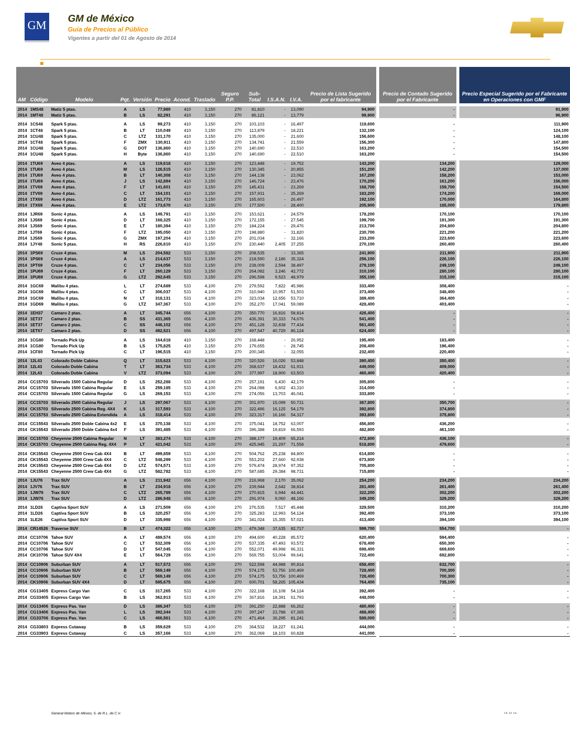GM
GM de México
Guía de Precios al Público
Vigentes a partir del 01 de Agosto de 2014
| AM | Código | Modelo | Pqt. | Versión | Precio | Acond. | Traslado | Seguro P.P. | Sub-Total | I.S.A.N. | I.V.A. | Precio de Lista Sugerido por el fabricante | | Precio de Contado Sugerido por el Fabricante | | Precio Especial Sugerido por el Fabricante en Operaciones con GMF |
| --- | --- | --- | --- | --- | --- | --- | --- | --- | --- | --- | --- | --- | --- | --- | --- | --- |
| 2014 | 1MS48 | Matiz 5 ptas. | A | LS | 77,980 | 410 | 3,150 | 270 | 81,810 | - | 13,090 | 94,900 | | - | | 91,900 |
| 2014 | 1MT48 | Matiz 5 ptas. | B | LS | 82,291 | 410 | 3,150 | 270 | 86,121 | - | 13,779 | 99,900 | | - | | 96,900 |
| 2014 | 1CS48 | Spark 5 ptas. | A | LS | 99,273 | 410 | 3,150 | 270 | 103,103 | - | 16,497 | 119,600 | | - | | 111,900 |
| 2014 | 1CT48 | Spark 5 ptas. | B | LT | 110,049 | 410 | 3,150 | 270 | 113,879 | - | 18,221 | 132,100 | | - | | 124,100 |
| 2014 | 1CU48 | Spark 5 ptas. | C | LTZ | 131,170 | 410 | 3,150 | 270 | 135,000 | - | 21,600 | 156,600 | | - | | 148,100 |
| 2014 | 1CT48 | Spark 5 ptas. | F | ZMX | 130,911 | 410 | 3,150 | 270 | 134,741 | - | 21,559 | 156,300 | | - | | 147,800 |
| 2014 | 1CU48 | Spark 5 ptas. | G | DOT | 136,860 | 410 | 3,150 | 270 | 140,690 | - | 22,510 | 163,200 | | - | | 154,500 |
| 2014 | 1CU48 | Spark 5 ptas. | H | Byte | 136,860 | 410 | 3,150 | 270 | 140,690 | - | 22,510 | 163,200 | | - | | 154,500 |
| 2014 | 1TU69 | Aveo 4 ptas. | A | LS | 119,618 | 410 | 3,150 | 270 | 123,448 | - | 19,752 | 143,200 | | 134,200 | | 129,000 |
| 2014 | 1TU69 | Aveo 4 ptas. | M | LS | 126,515 | 410 | 3,150 | 270 | 130,345 | - | 20,855 | 151,200 | | 142,200 | | 137,000 |
| 2014 | 1TU69 | Aveo 4 ptas. | B | LT | 140,308 | 410 | 3,150 | 270 | 144,138 | - | 23,062 | 167,200 | | 158,200 | | 153,000 |
| 2014 | 1TU69 | Aveo 4 ptas. | J | LS | 142,894 | 410 | 3,150 | 270 | 146,724 | - | 23,476 | 170,200 | | 161,200 | | 156,000 |
| 2014 | 1TV69 | Aveo 4 ptas. | F | LT | 141,601 | 410 | 3,150 | 270 | 145,431 | - | 23,269 | 168,700 | | 159,700 | | 154,500 |
| 2014 | 1TV69 | Aveo 4 ptas. | C | LT | 154,101 | 410 | 3,150 | 270 | 157,931 | - | 25,269 | 183,200 | | 174,200 | | 169,000 |
| 2014 | 1TX69 | Aveo 4 ptas. | D | LTZ | 161,773 | 410 | 3,150 | 270 | 165,603 | - | 26,497 | 192,100 | | 170,000 | | 164,800 |
| 2014 | 1TX69 | Aveo 4 ptas. | E | LTZ | 173,670 | 410 | 3,150 | 270 | 177,500 | - | 28,400 | 205,900 | | 185,000 | | 179,800 |
| 2014 | 1JR69 | Sonic 4 ptas. | A | LS | 149,791 | 410 | 3,150 | 270 | 153,621 | - | 24,579 | 178,200 | | 170,100 | | 170,100 |
| 2014 | 1JS69 | Sonic 4 ptas. | D | LT | 168,325 | 410 | 3,150 | 270 | 172,155 | - | 27,545 | 199,700 | | 191,300 | | 191,300 |
| 2014 | 1JS69 | Sonic 4 ptas. | E | LT | 180,394 | 410 | 3,150 | 270 | 184,224 | - | 29,476 | 213,700 | | 204,800 | | 204,800 |
| 2014 | 1JT69 | Sonic 4 ptas. | F | LTZ | 195,050 | 410 | 3,150 | 270 | 198,880 | - | 31,820 | 230,700 | | 221,200 | | 221,200 |
| 2014 | 1JS69 | Sonic 4 ptas. | G | ZMX | 197,204 | 410 | 3,150 | 270 | 201,034 | - | 32,166 | 233,200 | | 223,600 | | 223,600 |
| 2014 | 1JY48 | Sonic 5 ptas. | H | RS | 226,610 | 410 | 3,150 | 270 | 230,440 | 2,405 | 37,255 | 270,100 | | 260,400 | | 260,400 |
| 2014 | 1PS69 | Cruze 4 ptas. | M | LS | 204,582 | 533 | 3,150 | 270 | 208,535 | - | 33,365 | 241,900 | | 211,900 | | 211,900 |
| 2014 | 1PS69 | Cruze 4 ptas. | A | LS | 214,637 | 533 | 3,150 | 270 | 218,590 | 2,186 | 35,324 | 256,100 | | 226,100 | | 226,100 |
| 2014 | 1PT69 | Cruze 4 ptas. | C | LT | 234,056 | 533 | 3,150 | 270 | 238,009 | 2,594 | 38,497 | 279,100 | | 249,100 | | 249,100 |
| 2014 | 1PU69 | Cruze 4 ptas. | F | LT | 260,129 | 533 | 3,150 | 270 | 264,082 | 3,246 | 42,772 | 310,100 | | 280,100 | | 280,100 |
| 2014 | 1PU69 | Cruze 4 ptas. | G | LTZ | 292,645 | 533 | 3,150 | 270 | 296,598 | 9,523 | 48,979 | 355,100 | | 315,100 | | 315,100 |
| 2014 | 1GC69 | Malibu 4 ptas. | L | LT | 274,689 | 533 | 4,100 | 270 | 279,592 | 7,822 | 45,986 | 333,400 | | 308,400 | | - |
| 2014 | 1GC69 | Malibu 4 ptas. | C | LT | 306,037 | 533 | 4,100 | 270 | 310,940 | 10,957 | 51,503 | 373,400 | | 348,400 | | - |
| 2014 | 1GC69 | Malibu 4 ptas. | N | LT | 318,131 | 533 | 4,100 | 270 | 323,034 | 12,656 | 53,710 | 389,400 | | 364,400 | | - |
| 2014 | 1GD69 | Malibu 4 ptas. | G | LTZ | 347,367 | 533 | 4,100 | 270 | 352,270 | 17,041 | 59,089 | 428,400 | | 403,400 | | - |
| 2014 | 1EH37 | Camaro 2 ptas. | A | LT | 345,744 | 656 | 4,100 | 270 | 350,770 | 16,816 | 58,814 | 426,400 | | - | | - |
| 2014 | 1ET37 | Camaro 2 ptas. | B | SS | 431,365 | 656 | 4,100 | 270 | 436,391 | 30,333 | 74,676 | 541,400 | | - | | - |
| 2014 | 1ET37 | Camaro 2 ptas. | C | SS | 446,102 | 656 | 4,100 | 270 | 451,128 | 32,838 | 77,434 | 561,400 | | - | | - |
| 2014 | 1ET67 | Camaro 2 ptas. | D | SS | 492,521 | 656 | 4,100 | 270 | 497,547 | 40,729 | 86,124 | 624,400 | | - | | - |
| 2014 | 1CG80 | Tornado Pick Up | A | LS | 164,618 | 410 | 3,150 | 270 | 168,448 | - | 26,952 | 195,400 | | 183,400 | | - |
| 2014 | 1CG80 | Tornado Pick Up | B | LS | 175,825 | 410 | 3,150 | 270 | 179,655 | - | 28,745 | 208,400 | | 196,400 | | - |
| 2014 | 1CF80 | Tornado Pick Up | C | LT | 196,515 | 410 | 3,150 | 270 | 200,345 | - | 32,055 | 232,400 | | 220,400 | | - |
| 2014 | 12L43 | Colorado Doble Cabina | Q | LT | 315,623 | 533 | 4,100 | 270 | 320,526 | 16,026 | 53,848 | 390,400 | | 350,400 | | - |
| 2014 | 12L43 | Colorado Doble Cabina | T | LT | 363,734 | 533 | 4,100 | 270 | 368,637 | 18,432 | 61,931 | 449,000 | | 409,000 | | - |
| 2014 | 12L43 | Colorado Doble Cabina | V | LTZ | 373,094 | 533 | 4,100 | 270 | 377,997 | 18,900 | 63,503 | 460,400 | | 420,400 | | - |
| 2014 | CC15703 | Silverado 1500 Cabina Regular | D | LS | 252,288 | 533 | 4,100 | 270 | 257,191 | 6,430 | 42,179 | 305,800 | | - | | - |
| 2014 | CC15703 | Silverado 1500 Cabina Regular | E | LS | 259,185 | 533 | 4,100 | 270 | 264,088 | 6,602 | 43,310 | 314,000 | | - | | - |
| 2014 | CC15703 | Silverado 1500 Cabina Regular | G | LS | 269,153 | 533 | 4,100 | 270 | 274,056 | 13,703 | 46,041 | 333,800 | | - | | - |
| 2014 | CC15703 | Silverado 2500 Cabina Regular | J | LS | 297,067 | 533 | 4,100 | 270 | 301,970 | 15,099 | 50,731 | 367,800 | | 350,700 | | - |
| 2014 | CK15703 | Silverado 2500 Cabina Reg. 4X4 | K | LS | 317,593 | 533 | 4,100 | 270 | 322,496 | 16,125 | 54,179 | 392,800 | | 374,800 | | - |
| 2014 | CC15753 | Silverado 2500 Cabina Extendida | A | LS | 318,414 | 533 | 4,100 | 270 | 323,317 | 16,166 | 54,317 | 393,800 | | 375,800 | | - |
| 2014 | CC15543 | Silverado 2500 Doble Cabina 4x2 | E | LS | 370,138 | 533 | 4,100 | 270 | 375,041 | 18,752 | 63,007 | 456,800 | | 436,200 | | - |
| 2014 | CK15543 | Silverado 2500 Doble Cabina 4x4 | F | LS | 391,485 | 533 | 4,100 | 270 | 396,388 | 19,819 | 66,593 | 482,800 | | 461,100 | | - |
| 2014 | CC15703 | Cheyenne 2500 Cabina Regular | N | LT | 383,274 | 533 | 4,100 | 270 | 388,177 | 19,409 | 65,214 | 472,800 | | 436,100 | | - |
| 2014 | CK15703 | Cheyenne 2500 Cabina Reg. 4X4 | P | LT | 421,042 | 533 | 4,100 | 270 | 425,945 | 21,297 | 71,558 | 518,800 | | 479,600 | | - |
| 2014 | CK15543 | Cheyenne 2500 Crew Cab 4X4 | B | LT | 499,859 | 533 | 4,100 | 270 | 504,762 | 25,238 | 84,800 | 614,800 | | - | | - |
| 2014 | CK15543 | Cheyenne 2500 Crew Cab 4X4 | C | LTZ | 548,299 | 533 | 4,100 | 270 | 553,202 | 27,660 | 92,938 | 673,800 | | - | | - |
| 2014 | CK15543 | Cheyenne 2500 Crew Cab 4X4 | D | LTZ | 574,571 | 533 | 4,100 | 270 | 579,474 | 28,974 | 97,352 | 705,800 | | - | | - |
| 2014 | CK15543 | Cheyenne 2500 Crew Cab 4X4 | G | LTZ | 582,782 | 533 | 4,100 | 270 | 587,685 | 29,384 | 98,731 | 715,800 | | - | | - |
| 2014 | 1JU76 | Trax SUV | A | LS | 211,942 | 656 | 4,100 | 270 | 216,968 | 2,170 | 35,062 | 254,200 | | 234,200 | | 234,200 |
| 2014 | 1JV76 | Trax SUV | B | LT | 234,918 | 656 | 4,100 | 270 | 239,944 | 2,642 | 38,814 | 281,400 | | 261,400 | | 261,400 |
| 2014 | 1JW76 | Trax SUV | C | LTZ | 265,789 | 656 | 4,100 | 270 | 270,815 | 6,944 | 44,441 | 322,200 | | 302,200 | | 302,200 |
| 2014 | 1JW76 | Trax SUV | D | LTZ | 286,948 | 656 | 4,100 | 270 | 291,974 | 9,060 | 48,166 | 349,200 | | 329,200 | | 329,200 |
| 2014 | 1LD26 | Captiva Sport SUV | A | LS | 271,509 | 656 | 4,100 | 270 | 276,535 | 7,517 | 45,448 | 329,500 | | 310,200 | | 310,200 |
| 2014 | 1LD26 | Captiva Sport SUV | B | LS | 320,257 | 656 | 4,100 | 270 | 325,283 | 12,993 | 54,124 | 392,400 | | 373,100 | | 373,100 |
| 2014 | 1LE26 | Captiva Sport SUV | D | LT | 335,998 | 656 | 4,100 | 270 | 341,024 | 15,355 | 57,021 | 413,400 | | 394,100 | | 394,100 |
| 2014 | CR14526 | Traverse SUV | B | LT | 474,322 | 656 | 4,100 | 270 | 479,348 | 37,635 | 82,717 | 599,700 | | 554,700 | | - |
| 2014 | CC10706 | Tahoe SUV | A | LT | 489,574 | 656 | 4,100 | 270 | 494,600 | 40,228 | 85,572 | 620,400 | | 594,400 | | - |
| 2014 | CC10706 | Tahoe SUV | C | LT | 532,309 | 656 | 4,100 | 270 | 537,335 | 47,493 | 93,572 | 678,400 | | 650,300 | | - |
| 2014 | CC10706 | Tahoe SUV | D | LT | 547,045 | 656 | 4,100 | 270 | 552,071 | 49,998 | 96,331 | 698,400 | | 669,600 | | - |
| 2014 | CK10706 | Tahoe SUV 4X4 | E | LT | 564,729 | 656 | 4,100 | 270 | 569,755 | 53,004 | 99,641 | 722,400 | | 692,800 | | - |
| 2014 | CC10906 | Suburban SUV | A | LT | 517,572 | 656 | 4,100 | 270 | 522,598 | 44,988 | 90,814 | 658,400 | | 632,700 | | - |
| 2014 | CC10906 | Suburban SUV | B | LT | 569,149 | 656 | 4,100 | 270 | 574,175 | 53,756 | 100,469 | 728,400 | | 700,300 | | - |
| 2014 | CC10906 | Suburban SUV | C | LT | 569,149 | 656 | 4,100 | 270 | 574,175 | 53,756 | 100,469 | 728,400 | | 700,300 | | - |
| 2014 | CK10906 | Suburban SUV 4X4 | D | LT | 595,675 | 656 | 4,100 | 270 | 600,701 | 58,265 | 105,434 | 764,400 | | 735,100 | | - |
| 2014 | CG13405 | Express Cargo Van | C | LS | 317,265 | 533 | 4,100 | 270 | 322,168 | 16,108 | 54,124 | 392,400 | | - | | - |
| 2014 | CG33405 | Express Cargo Van | B | LS | 362,913 | 533 | 4,100 | 270 | 367,816 | 18,391 | 61,793 | 448,000 | | - | | - |
| 2014 | CG13406 | Express Pas. Van | D | LS | 386,347 | 533 | 4,100 | 270 | 391,250 | 22,888 | 66,262 | 480,400 | | - | | - |
| 2014 | CG13406 | Express Pas. Van | L | LS | 392,344 | 533 | 4,100 | 270 | 397,247 | 23,788 | 67,365 | 488,400 | | - | | - |
| 2014 | CG33706 | Express Pas. Van | C | LS | 466,561 | 533 | 4,100 | 270 | 471,464 | 36,295 | 81,241 | 589,000 | | - | | - |
| 2014 | CG33803 | Express Cutaway | B | LS | 359,629 | 533 | 4,100 | 270 | 364,532 | 18,227 | 61,241 | 444,000 | | - | | - |
| 2014 | CG33903 | Express Cutaway | C | LS | 357,166 | 533 | 4,100 | 270 | 362,069 | 18,103 | 60,828 | 441,000 | | - | | - |
General Motors de México, S. de R.L. de C.V.
15 of 16